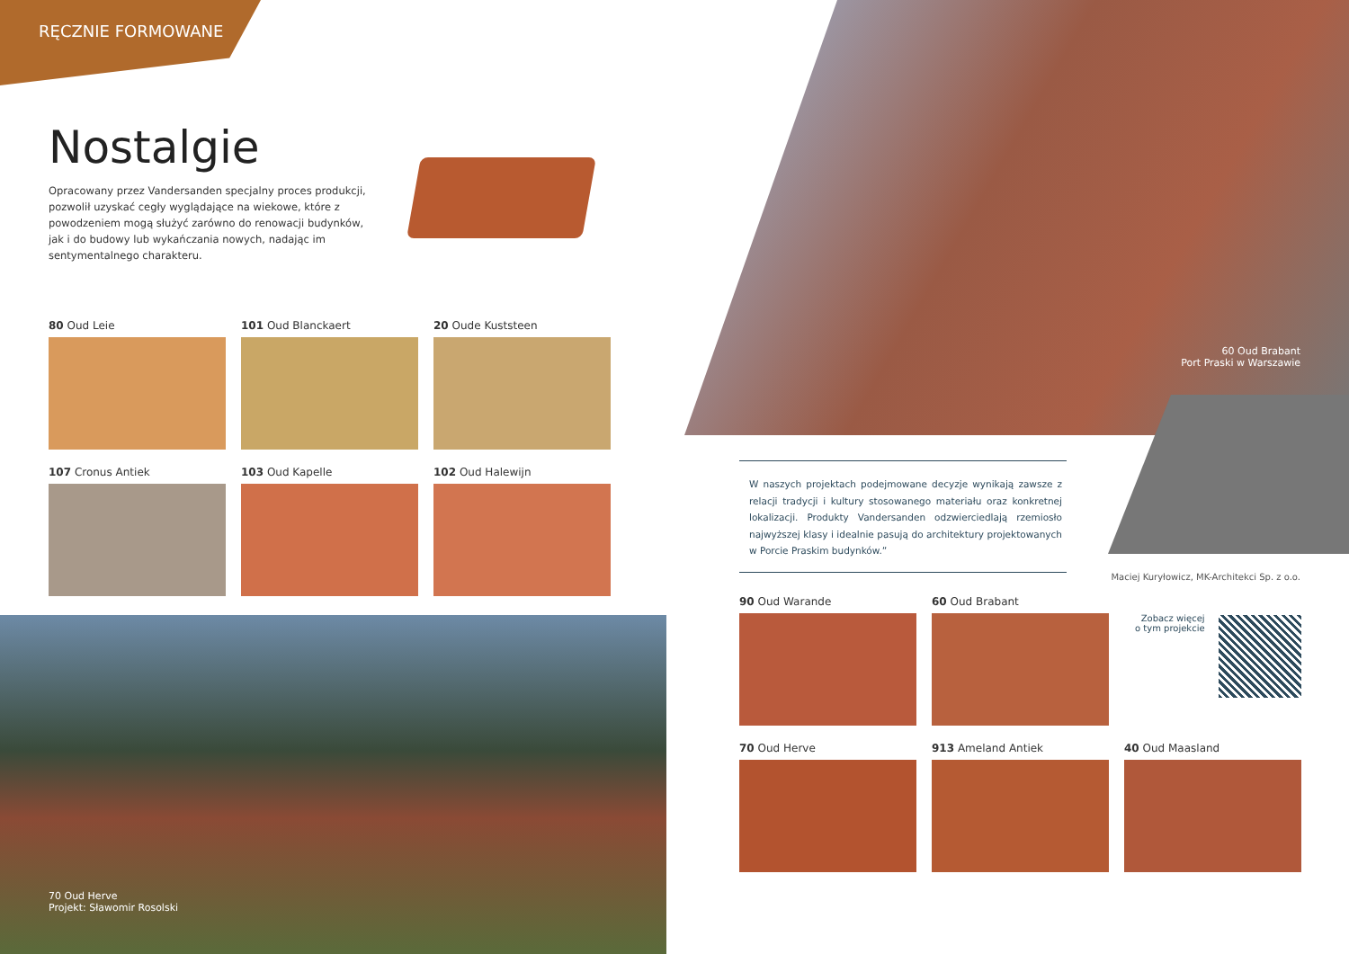RĘCZNIE FORMOWANE
Nostalgie
Opracowany przez Vandersanden specjalny proces produkcji, pozwolił uzyskać cegły wyglądające na wiekowe, które z powodzeniem mogą służyć zarówno do renowacji budynków, jak i do budowy lub wykańczania nowych, nadając im sentymentalnego charakteru.
80 Oud Leie
101 Oud Blanckaert
20 Oude Kuststeen
107 Cronus Antiek
103 Oud Kapelle
102 Oud Halewijn
70 Oud Herve
Projekt: Sławomir Rosolski
60 Oud Brabant
Port Praski w Warszawie
W naszych projektach podejmowane decyzje wynikają zawsze z relacji tradycji i kultury stosowanego materiału oraz konkretnej lokalizacji. Produkty Vandersanden odzwierciedlają rzemiosło najwyższej klasy i idealnie pasują do architektury projektowanych w Porcie Praskim budynków.”
Maciej Kuryłowicz, MK-Architekci Sp. z o.o.
Zobacz więcej
o tym projekcie
90 Oud Warande
60 Oud Brabant
70 Oud Herve
913 Ameland Antiek
40 Oud Maasland